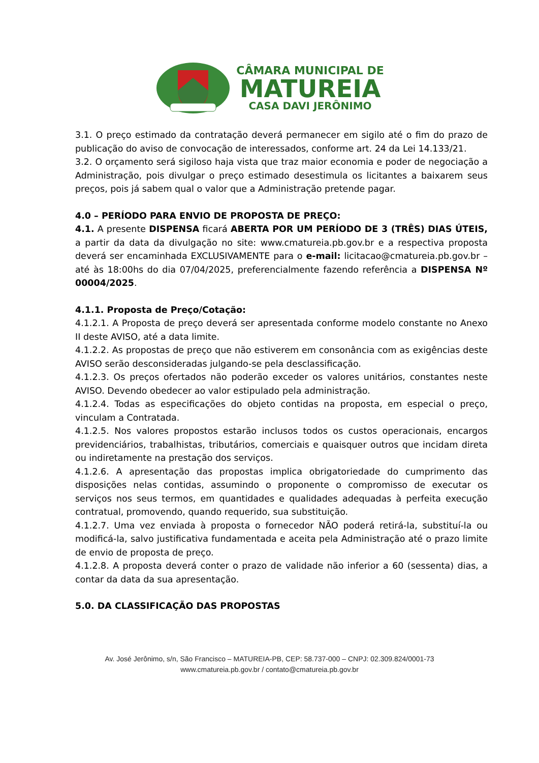CÂMARA MUNICIPAL DE
MATUREIA
CASA DAVI JERÔNIMO
3.1. O preço estimado da contratação deverá permanecer em sigilo até o fim do prazo de publicação do aviso de convocação de interessados, conforme art. 24 da Lei 14.133/21.
3.2. O orçamento será sigiloso haja vista que traz maior economia e poder de negociação a Administração, pois divulgar o preço estimado desestimula os licitantes a baixarem seus preços, pois já sabem qual o valor que a Administração pretende pagar.
4.0 – PERÍODO PARA ENVIO DE PROPOSTA DE PREÇO:
4.1. A presente DISPENSA ficará ABERTA POR UM PERÍODO DE 3 (TRÊS) DIAS ÚTEIS, a partir da data da divulgação no site: www.cmatureia.pb.gov.br e a respectiva proposta deverá ser encaminhada EXCLUSIVAMENTE para o e-mail: licitacao@cmatureia.pb.gov.br – até às 18:00hs do dia 07/04/2025, preferencialmente fazendo referência a DISPENSA Nº 00004/2025.
4.1.1. Proposta de Preço/Cotação:
4.1.2.1. A Proposta de preço deverá ser apresentada conforme modelo constante no Anexo II deste AVISO, até a data limite.
4.1.2.2. As propostas de preço que não estiverem em consonância com as exigências deste AVISO serão desconsideradas julgando-se pela desclassificação.
4.1.2.3. Os preços ofertados não poderão exceder os valores unitários, constantes neste AVISO. Devendo obedecer ao valor estipulado pela administração.
4.1.2.4. Todas as especificações do objeto contidas na proposta, em especial o preço, vinculam a Contratada.
4.1.2.5. Nos valores propostos estarão inclusos todos os custos operacionais, encargos previdenciários, trabalhistas, tributários, comerciais e quaisquer outros que incidam direta ou indiretamente na prestação dos serviços.
4.1.2.6. A apresentação das propostas implica obrigatoriedade do cumprimento das disposições nelas contidas, assumindo o proponente o compromisso de executar os serviços nos seus termos, em quantidades e qualidades adequadas à perfeita execução contratual, promovendo, quando requerido, sua substituição.
4.1.2.7. Uma vez enviada à proposta o fornecedor NÃO poderá retirá-la, substituí-la ou modificá-la, salvo justificativa fundamentada e aceita pela Administração até o prazo limite de envio de proposta de preço.
4.1.2.8. A proposta deverá conter o prazo de validade não inferior a 60 (sessenta) dias, a contar da data da sua apresentação.
5.0. DA CLASSIFICAÇÃO DAS PROPOSTAS
Av. José Jerônimo, s/n, São Francisco – MATUREIA-PB, CEP: 58.737-000 – CNPJ: 02.309.824/0001-73
www.cmatureia.pb.gov.br / contato@cmatureia.pb.gov.br